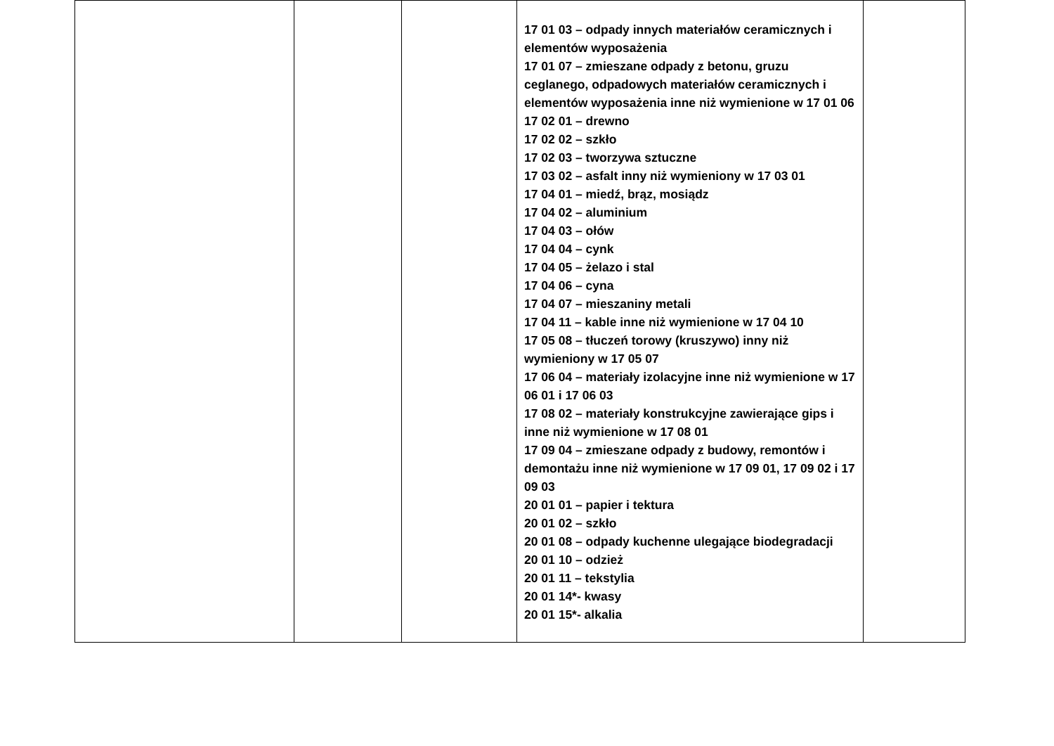| | | | 17 01 03 – odpady innych materiałów ceramicznych i elementów wyposażenia 17 01 07 – zmieszane odpady z betonu, gruzu ceglanego, odpadowych materiałów ceramicznych i elementów wyposażenia inne niż wymienione w 17 01 06 17 02 01 – drewno 17 02 02 – szkło 17 02 03 – tworzywa sztuczne 17 03 02 – asfalt inny niż wymieniony w 17 03 01 17 04 01 – miedź, brąz, mosiądz 17 04 02 – aluminium 17 04 03 – ołów 17 04 04 – cynk 17 04 05 – żelazo i stal 17 04 06 – cyna 17 04 07 – mieszaniny metali 17 04 11 – kable inne niż wymienione w 17 04 10 17 05 08 – tłuczeń torowy (kruszywo) inny niż wymieniony w 17 05 07 17 06 04 – materiały izolacyjne inne niż wymienione w 17 06 01 i 17 06 03 17 08 02 – materiały konstrukcyjne zawierające gips i inne niż wymienione w 17 08 01 17 09 04 – zmieszane odpady z budowy, remontów i demontażu inne niż wymienione w 17 09 01, 17 09 02 i 17 09 03 20 01 01 – papier i tektura 20 01 02 – szkło 20 01 08 – odpady kuchenne ulegające biodegradacji 20 01 10 – odzież 20 01 11 – tekstylia 20 01 14*- kwasy 20 01 15*- alkalia | |